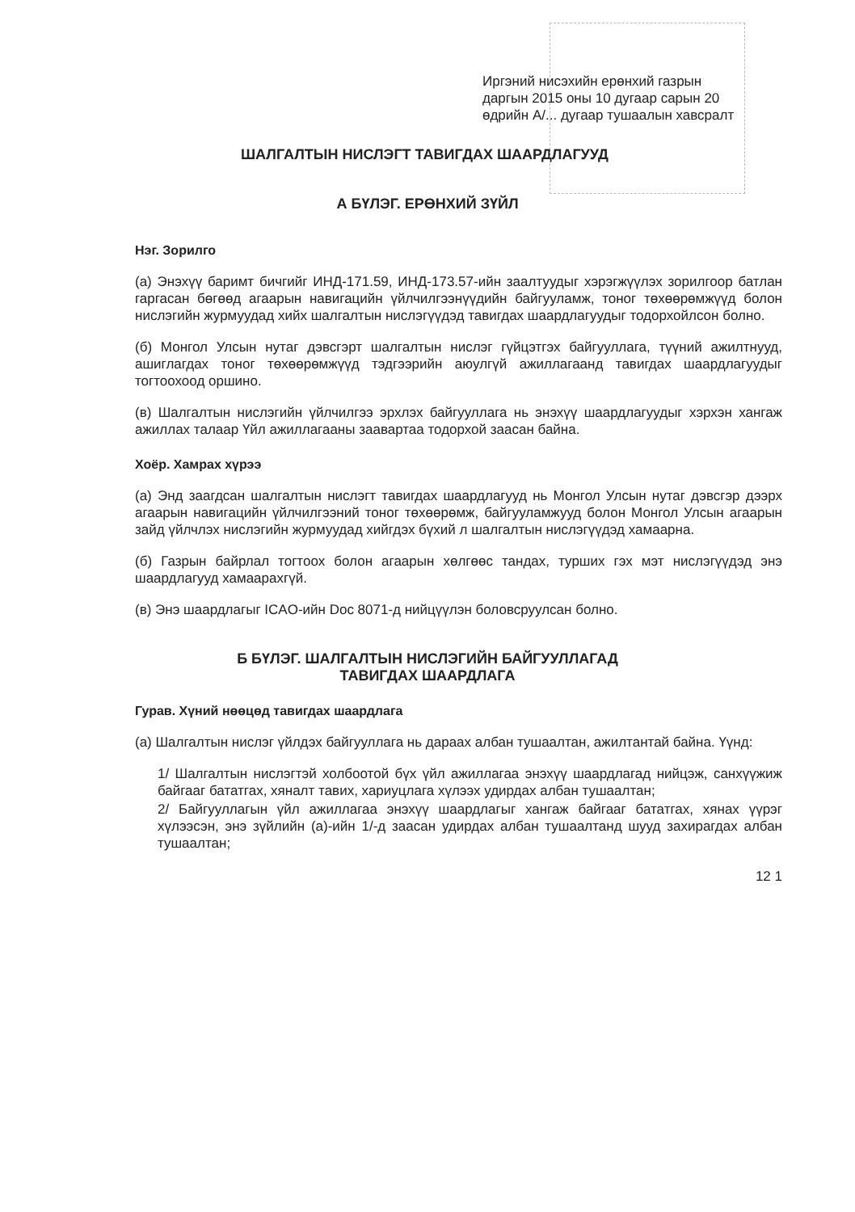Иргэний нисэхийн ерөнхий газрын
даргын 2015 оны 10 дугаар сарын 20
өдрийн А/... дугаар тушаалын хавсралт
ШАЛГАЛТЫН НИСЛЭГТ ТАВИГДАХ ШААРДЛАГУУД
А БҮЛЭГ. ЕРӨНХИЙ ЗҮЙЛ
Нэг. Зорилго
(а) Энэхүү баримт бичгийг ИНД-171.59, ИНД-173.57-ийн заалтуудыг хэрэгжүүлэх зорилгоор батлан гаргасан бөгөөд агаарын навигацийн үйлчилгээнүүдийн байгууламж, тоног төхөөрөмжүүд болон нислэгийн журмуудад хийх шалгалтын нислэгүүдэд тавигдах шаардлагуудыг тодорхойлсон болно.
(б) Монгол Улсын нутаг дэвсгэрт шалгалтын нислэг гүйцэтгэх байгууллага, түүний ажилтнууд, ашиглагдах тоног төхөөрөмжүүд тэдгээрийн аюулгүй ажиллагаанд тавигдах шаардлагуудыг тогтоохоод оршино.
(в) Шалгалтын нислэгийн үйлчилгээ эрхлэх байгууллага нь энэхүү шаардлагуудыг хэрхэн хангаж ажиллах талаар Үйл ажиллагааны заавартаа тодорхой заасан байна.
Хоёр. Хамрах хүрээ
(а) Энд заагдсан шалгалтын нислэгт тавигдах шаардлагууд нь Монгол Улсын нутаг дэвсгэр дээрх агаарын навигацийн үйлчилгээний тоног төхөөрөмж, байгууламжууд болон Монгол Улсын агаарын зайд үйлчлэх нислэгийн журмуудад хийгдэх бүхий л шалгалтын нислэгүүдэд хамаарна.
(б) Газрын байрлал тогтоох болон агаарын хөлгөөс тандах, турших гэх мэт нислэгүүдэд энэ шаардлагууд хамаарахгүй.
(в) Энэ шаардлагыг ICAO-ийн Doc 8071-д нийцүүлэн боловсруулсан болно.
Б БҮЛЭГ. ШАЛГАЛТЫН НИСЛЭГИЙН БАЙГУУЛЛАГАД
ТАВИГДАХ ШААРДЛАГА
Гурав. Хүний нөөцөд тавигдах шаардлага
(а) Шалгалтын нислэг үйлдэх байгууллага нь дараах албан тушаалтан, ажилтантай байна. Үүнд:
1/ Шалгалтын нислэгтэй холбоотой бүх үйл ажиллагаа энэхүү шаардлагад нийцэж, санхүүжиж байгааг бататгах, хяналт тавих, хариуцлага хүлээх удирдах албан тушаалтан;
2/ Байгууллагын үйл ажиллагаа энэхүү шаардлагыг хангаж байгааг бататгах, хянах үүрэг хүлээсэн, энэ зүйлийн (а)-ийн 1/-д заасан удирдах албан тушаалтанд шууд захирагдах албан тушаалтан;
12 1